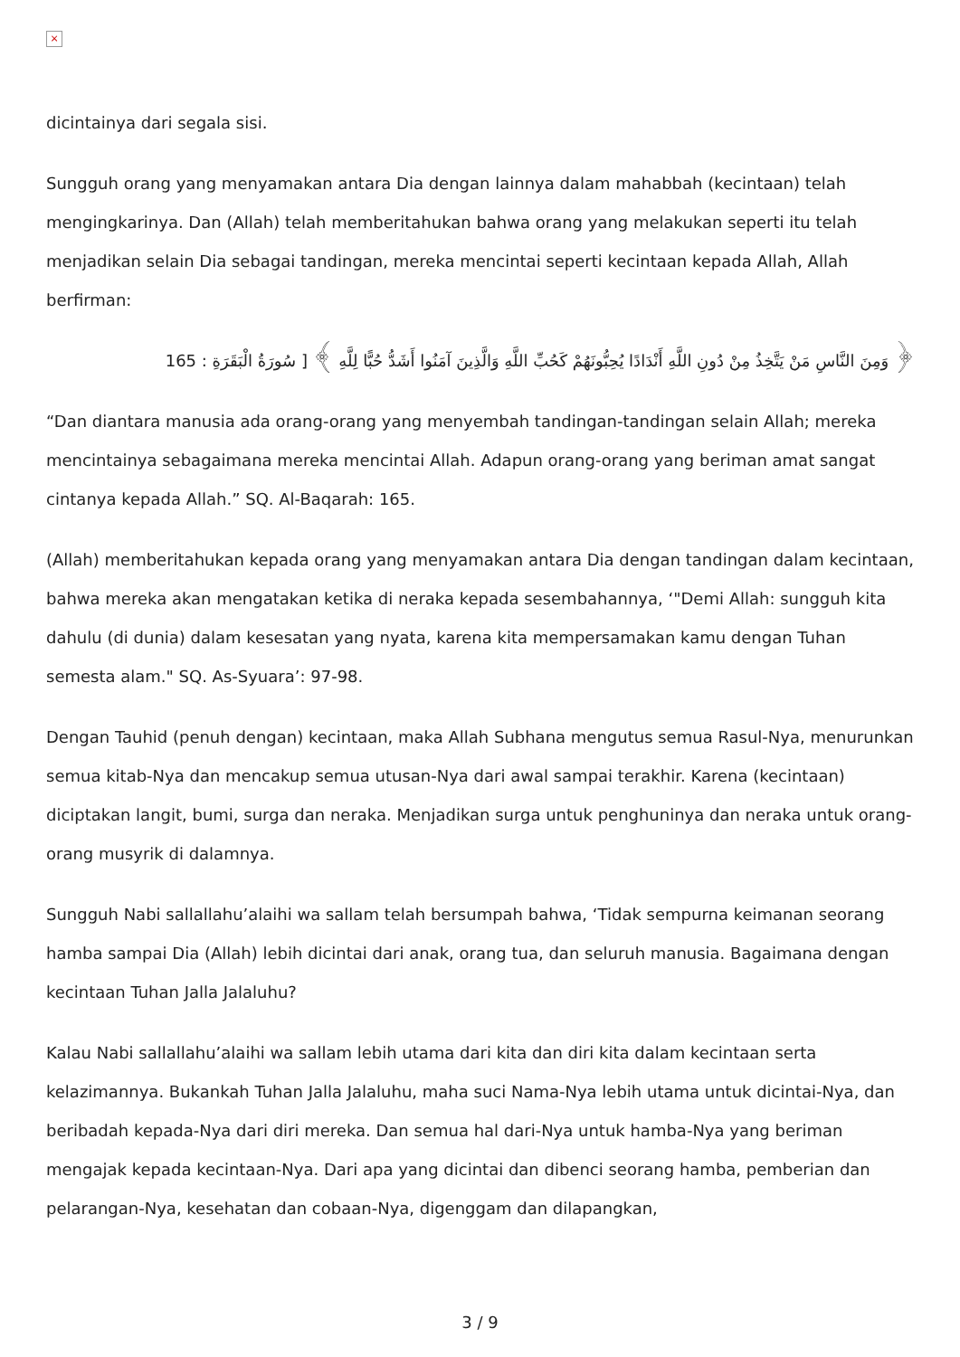×
dicintainya dari segala sisi.
Sungguh orang yang menyamakan antara Dia dengan lainnya dalam mahabbah (kecintaan) telah mengingkarinya. Dan (Allah) telah memberitahukan bahwa orang yang melakukan seperti itu telah menjadikan selain Dia sebagai tandingan, mereka mencintai seperti kecintaan kepada Allah, Allah berfirman:
﴿ وَمِنَ النَّاسِ مَنْ يَتَّخِذُ مِنْ دُونِ اللَّهِ أَنْدَادًا يُحِبُّونَهُمْ كَحُبِّ اللَّهِ وَالَّذِينَ آمَنُوا أَشَدُّ حُبًّا لِلَّهِ ﴾ [ سُورَةُ الْبَقَرَةِ : 165
“Dan diantara manusia ada orang-orang yang menyembah tandingan-tandingan selain Allah; mereka mencintainya sebagaimana mereka mencintai Allah. Adapun orang-orang yang beriman amat sangat cintanya kepada Allah.” SQ. Al-Baqarah: 165.
(Allah) memberitahukan kepada orang yang menyamakan antara Dia dengan tandingan dalam kecintaan, bahwa mereka akan mengatakan ketika di neraka kepada sesembahannya, ‘"Demi Allah: sungguh kita dahulu (di dunia) dalam kesesatan yang nyata, karena kita mempersamakan kamu dengan Tuhan semesta alam." SQ. As-Syuara’: 97-98.
Dengan Tauhid (penuh dengan) kecintaan, maka Allah Subhana mengutus semua Rasul-Nya, menurunkan semua kitab-Nya dan mencakup semua utusan-Nya dari awal sampai terakhir. Karena (kecintaan) diciptakan langit, bumi, surga dan neraka. Menjadikan surga untuk penghuninya dan neraka untuk orang-orang musyrik di dalamnya.
Sungguh Nabi sallallahu’alaihi wa sallam telah bersumpah bahwa, ‘Tidak sempurna keimanan seorang hamba sampai Dia (Allah) lebih dicintai dari anak, orang tua, dan seluruh manusia. Bagaimana dengan kecintaan Tuhan Jalla Jalaluhu?
Kalau Nabi sallallahu’alaihi wa sallam lebih utama dari kita dan diri kita dalam kecintaan serta kelazimannya. Bukankah Tuhan Jalla Jalaluhu, maha suci Nama-Nya lebih utama untuk dicintai-Nya, dan beribadah kepada-Nya dari diri mereka. Dan semua hal dari-Nya untuk hamba-Nya yang beriman mengajak kepada kecintaan-Nya. Dari apa yang dicintai dan dibenci seorang hamba, pemberian dan pelarangan-Nya, kesehatan dan cobaan-Nya, digenggam dan dilapangkan,
3 / 9